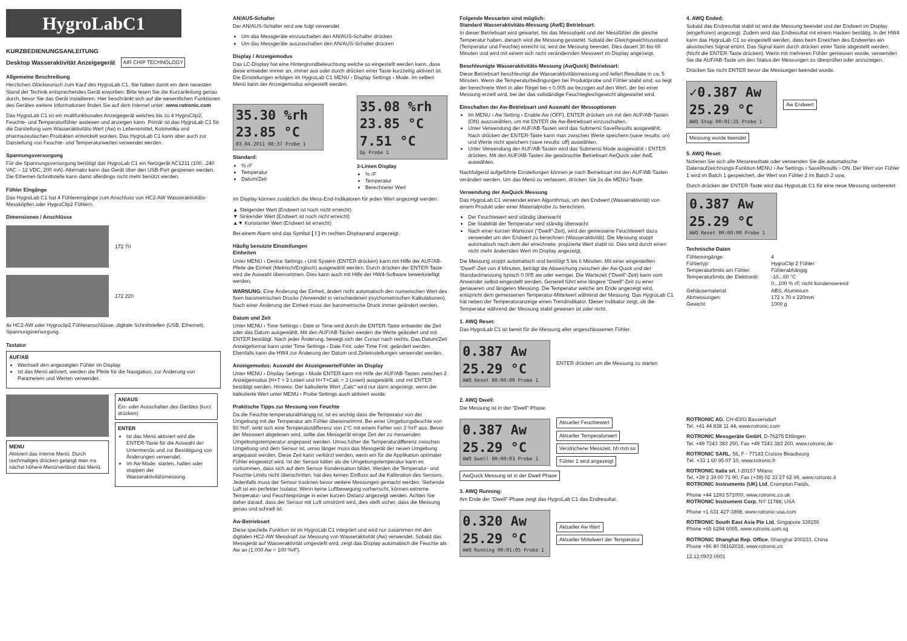HygroLabC1
KURZBEDIENUNGSANLEITUNG
Desktop Wasseraktivität Anzeigegerät AIR CHIP TECHNOLOGY
Allgemeine Beschreibung
Herzlichen Glückwunsch zum Kauf des HygroLab C1. Sie haben damit ein dem neuesten Stand der Technik entsprechendes Gerät erworben. Bitte lesen Sie die Kurzanleitung genau durch, bevor Sie das Gerät installieren. Hier beschränkt sich auf die wesentlichen Funktionen des Gerätes weitere Informationen finden Sie auf dem Internet unter: www.rotronic.com
Das HygroLab C1 ist ein multifunktionales Anzeigegerät welches bis zu 4 HygroClip2, Feuchte- und Temperaturfühler auslesen und anzeigen kann. Primär ist das HygroLab C1 für die Darstellung vom Wasseraktivitäts-Wert (Aw) in Lebensmittel, Kosmetika und pharmazeutischen Produkten entwickelt worden. Das HygroLab C1 kann aber auch zur Darstellung von Feuchte- und Temperaturwerten verwendet werden.
Spannungsversorgung
Für die Spannungsversorgung benötigt das HygroLab C1 ein Netzgerät AC1211 (100...240 VAC – 12 VDC, 200 mA). Alternativ kann das Gerät über den USB-Port gespiesen werden. Die Ethernet-Schnittstelle kann damit allerdings nicht mehr benützt werden.
Fühler Eingänge
Das HygroLab C1 hat 4 Fühlereingänge zum Anschluss von HC2-AW Wasseraktivitäts-Messköpfen oder HygroClip2 Fühlern.
Dimensionen / Anschlüsse
172 70
172 220
4x HC2-AW oder Hygroclip2 Fühleranschlüsse, digitale Schnittstellen (USB, Ethernet), Spannungsversorgung.
Tastatur
AUF/AB
Wechselt den angezeigten Fühler im Display.
Ist das Menü aktiviert, werden die Pfeile für die Navigation, zur Änderung von Parametern und Werten verwendet.
MENU
Aktiviert das interne Menü. Durch nochmaliges drücken gelangt man ins nächst höhere Menü/verlässt das Menü.
AN/AUS
Ein- oder Ausschalten des Gerätes (kurz drücken).
ENTER
Ist das Menü aktiviert wird die ENTER-Taste für die Auswahl der Untermenüs und zur Bestätigung von Änderungen verwendet.
Im Aw-Mode: starten, halten oder stoppen der Wasseraktivitätsmessung.
AN/AUS-Schalter
Der AN/AUS-Schalter wird wie folgt verwendet
Um das Messgeräte einzuschalten den AN/AUS-Schalter drücken
Um das Messgeräte auszuschalten den AN/AUS-Schalter drücken
Display / Anzeigemodus
Das LC-Display hat eine Hintergrundbeleuchtung welche so eingestellt werden kann, dass diese entweder immer an, immer aus oder durch drücken einer Taste kurzzeitig aktiviert ist. Die Einstellungen erfolgen im HygroLab C1 MENU › Display Settings › Mode. Im selben Menü kann der Anzeigemodus eingestellt werden.
35.30 %rh
23.85 °C
03.04.2011 08:37 Probe 1
Standard:
% rF
Temperatur
Datum/Zeit
35.08 %rh
23.85 °C
7.51 °C
Dp Probe 1
3-Linien Display
% rF
Temperatur
Berechneter Wert
Im Display können zusätzlich die Mess-End-Indikatoren für jeden Wert angezeigt werden:
▲ Steigender Wert (Endwert ist noch nicht erreicht)
▼ Sinkender Wert (Endwert ist noch nicht erreicht)
▲▼ Konstanter Wert (Endwert ist erreicht)
Bei einem Alarm wird das Symbol [ ! ] im rechten Displayrand angezeigt.
Häufig benutzte Einstellungen
Einheiten
Unter MENU › Device Settings › Unit System (ENTER drücken) kann mit Hilfe der AUF/AB-Pfeile die Einheit (Metrisch/Englisch) ausgewählt werden. Durch drücken der ENTER-Taste wird die Auswahl übernommen. Dies kann auch mit Hilfe der HW4-Software bewerkstelligt werden.
WARNUNG: Eine Änderung der Einheit, ändert nicht automatisch den numerischen Wert des fixen barometrischen Drucks (Verwendet in verschiedenen psychometrischen Kalkulationen). Nach einer Änderung der Einheit muss der barometrische Druck immer geändert werden.
Datum und Zeit
Unter MENU › Time Settings › Date or Time wird durch die ENTER-Taste entweder die Zeit oder das Datum ausgewählt. Mit den AUF/AB-Tasten werden die Werte geändert und mit ENTER bestätigt. Nach jeder Änderung, bewegt sich der Cursor nach rechts. Das Datum/Zeit Anzeigeformat kann unter Time Settings › Date Fmt. oder Time Fmt. geändert werden. Ebenfalls kann die HW4 zur Änderung der Datum und Zeiteinstellungen verwendet werden.
Anzeigemodus: Auswahl der Anzeigewerte/Fühler im Display
Unter MENU › Display Settings › Mode ENTER kann mit Hilfe der AUF/AB-Tasten zwischen 2 Anzeigemodus (H+T = 2 Linien und H+T+Calc = 3 Linien) ausgewählt, und mit ENTER bestätigt werden. Hinweis: Der kalkulierte Wert „Calc“ wird nur dann angezeigt, wenn der kalkulierte Wert unter MENU › Probe Settings auch aktiviert wurde.
Praktische Tipps zur Messung von Feuchte
Da die Feuchte temperaturabhängig ist, ist es wichtig dass die Temperatur von der Umgebung mit der Temperatur am Fühler übereinstimmt. Bei einer Umgebungsfeuchte von 50 %rF, wirkt sich eine Temperaturdifferenz von 1°C mit einem Fehler von 3 %rF aus. Bevor der Messwert abgelesen wird, sollte das Messgerät einige Zeit der zu messenden Umgebungstemperatur angepasst werden. Umso höher die Temperaturdifferenz zwischen Umgebung und dem Sensor ist, umso länger muss das Messgerät der neuen Umgebung angepasst werden. Diese Zeit kann verkürzt werden, wenn ein für die Applikation optimaler Fühler eingesetzt wird. Ist der Sensor kälter als die Umgebungstemperatur kann es vorkommen, dass sich auf dem Sensor Kondensation bildet. Werden die Temperatur- und Feuchte-Limits nicht überschritten, hat dies keinen Einfluss auf die Kalibration des Sensors. Jedenfalls muss der Sensor trocknen bevor weitere Messungen gemacht werden. Stehende Luft ist ein perfekter Isolator. Wenn keine Luftbewegung vorherrscht, können extreme Temperatur- und Feuchtesprünge in einer kurzen Distanz angezeigt werden. Achten Sie daher darauf, dass der Sensor mit Luft umströmt wird, dies stellt sicher, dass die Messung genau und schnell ist.
Aw-Betriebsart
Diese spezielle Funktion ist im HygroLab C1 integriert und wird nur zusammen mit den digitalen HC2-AW Messkopf zur Messung von Wasseraktivität (Aw) verwendet. Sobald das Messgerät auf Wasseraktivität umgestellt wird, zeigt das Display automatisch die Feuchte als Aw an (1.000 Aw = 100 %rF).
Folgende Messarten sind möglich:
Standard Wasseraktivitäts-Messung (AwE) Betriebsart:
In dieser Betriebsart wird gewartet, bis das Messobjekt und der Messfühler die gleiche Temperatur haben, danach wird die Messung gestartet. Sobald der Gleichgewichtszustand (Temperatur und Feuchte) erreicht ist, wird die Messung beendet. Dies dauert 30 bis 60 Minuten und wird mit einem sich nicht verändernden Messwert im Display angezeigt.
Beschleunigte Wasseraktivitäts-Messung (AwQuick) Betriebsart:
Diese Betriebsart beschleunigt die Wasseraktivitätsmessung und liefert Resultate in ca. 5 Minuten. Wenn die Temperaturbedingungen bei Produktprobe und Fühler stabil sind, so liegt der berechnete Wert in aller Regel bei ± 0.005 aw bezogen auf den Wert, der bei einer Messung erzielt wird, bei der das vollständige Feuchtegleichgewicht abgewartet wird.
Einschalten der Aw-Betriebsart und Auswahl der Messoptionen
Im MENU › Aw Setting › Enable Aw (OFF), ENTER drücken um mit den AUF/AB-Tasten (ON) auszuwählen, um mit ENTER die Aw-Betriebsart einzuschalten.
Unter Verwendung der AUF/AB-Tasten wird das Submenü SaveResults ausgewählt. Nach drücken der ENTER-Taste kann man zwischen Werte speichern (save results: on) und Werte nicht speichern (save results: off) auswählen.
Unter Verwendung der AUF/AB-Tasten wird das Submenü Mode ausgewählt › ENTER drücken. Mit den AUF/AB-Tasten die gewünschte Betriebsart AwQuick oder AwE auswählen.
Nachfolgend aufgeführte Einstellungen können je nach Betriebsart mit den AUF/AB-Tasten verändert werden. Um das Menü zu verlassen, drücken Sie 2x die MENU-Taste.
Verwendung der AwQuick Messung
Das HygroLab C1 verwendet einen Algorithmus, um den Endwert (Wasseraktivität) von einem Produkt oder einer Materialprobe zu berechnen.
Der Feuchtewert wird ständig überwacht
Die Stabilität der Temperatur wird ständig überwacht
Nach einer kurzen Wartezeit (“Dwell”-Zeit), wird der gemessene Feuchtewert dazu verwendet um den Endwert zu berechnen (Wasseraktivität). Die Messung stoppt automatisch nach dem der errechnete, projizierte Wert stabil ist. Dies wird durch einen nicht mehr ändernden Wert im Display angezeigt.
Die Messung stoppt automatisch und benötigt 5 bis 6 Minuten. Mit einer eingestellten “Dwell”-Zeit von 4 Minuten, beträgt die Abweichung zwischen der Aw-Quick und der Standardmessung typisch 0.005 aw oder weniger. Die Wartezeit (“Dwell”-Zeit) kann vom Anwender selbst eingestellt werden. Generell führt eine längere “Dwell”-Zeit zu einer genaueren und längeren Messung. Die Temperatur welche am Ende angezeigt wird, entspricht dem gemessenen Temperatur-Mittelwert während der Messung. Das HygroLab C1 hat neben der Temperaturanzeige einen Trendindikator. Dieser Indikator zeigt, ob die Temperatur während der Messung stabil gewesen ist oder nicht.
1. AWQ Reset:
Das HygroLab C1 ist bereit für die Messung aller angeschlossenen Fühler.
0.387 Aw
25.29 °C
AWQ Reset 00:00:00 Probe 1
ENTER drücken um die Messung zu starten
2. AWQ Dwell:
Die Messung ist in der “Dwell”-Phase.
0.387 Aw
25.29 °C
AWQ Dwell 00:00:03 Probe 1
Aktueller Feuchtewert
Aktueller Temperaturwert
Verstrichene Messzeit, hh:mm:ss
Fühler 1 wird angezeigt
AwQuick Messung ist in der Dwell Phase
3. AWQ Running:
Am Ende der “Dwell”-Phase zeigt das HygroLab C1 das Endresultat.
0.320 Aw
25.29 °C
AWQ Running 00:01:05 Probe 1
Aktueller Aw Wert
Aktueller Mittelwert der Temperatur
4. AWQ Ended:
Sobald das Endresultat stabil ist wird die Messung beendet und der Endwert im Display (eingefroren) angezeigt. Zudem wird das Endresultat mit einem Hacken bestätig. In der HW4 kann das HygroLab C1 so eingestellt werden, dass beim Erreichen des Endwertes ein akustisches Signal ertönt. Das Signal kann durch drücken einer Taste abgestellt werden. (Nicht die ENTER-Taste drücken). Wenn mit mehreren Fühler gemessen wurde, verwenden Sie die AUF/AB-Taste um den Status der Messungen zu überprüfen oder anzuzeigen.
Drücken Sie nicht ENTER bevor die Messungen beendet wurde.
✓0.387 Aw
25.29 °C
AWQ Stop 00:01:25 Probe 1
Aw Endwert
Messung wurde beendet
5. AWQ Reset:
Notieren Sie sich alle Messresultate oder verwenden Sie die automatische Datenaufzeichnungs-Funktion MENU › Aw Settings › SaveResults › ON. Der Wert von Fühler 1 wird im Batch 1 gespeichert, der Wert von Fühler 2 im Batch 2 usw.
Durch drücken der ENTER-Taste wird das HygroLab C1 für eine neue Messung vorbereitet
0.387 Aw
25.29 °C
AWQ Reset 00:00:00 Probe 1
Technische Daten
| Fühlereingänge: | 4 |
| Fühlertyp: | HygroClip 2 Fühler |
| Temperaturlimits am Fühler: | Fühlerabhängig |
| Temperaturlimits der Elektronik: | -10...60 °C 0...100 % rF, nicht kondensierend |
| Gehäusematerial: | ABS, Aluminium |
| Abmessungen: | 172 x 70 x 220mm |
| Gewicht: | 1000 g |
ROTRONIC AG, CH-8303 Bassersdorf
Tel. +41 44 838 11 44, www.rotronic.com
ROTRONIC Messgeräte GmbH, D-76275 Ettlingen
Tel. +49 7243 383 250, Fax +49 7243 383 260, www.rotronic.de
ROTRONIC SARL, 56, F - 77183 Croissy Beaubourg
Tél. +33 1 60 95 07 10, www.rotronic.fr
ROTRONIC Italia srl, I-20157 Milano
Tel. +39 2 39 00 71 90, Fax (+39) 02 33 27 62 99, www.rotronic.it
ROTRONIC Instruments (UK) Ltd, Crompton Fields,
Phone +44 1293 571000, www.rotronic.co.uk
ROTRONIC Instrument Corp, NY 11788, USA
Phone +1 631 427-3898, www.rotronic-usa.com
ROTRONIC South East Asia Pte Ltd, Singapore 339156
Phone +65 6294 6065, www.rotronic.com.sg
ROTRONIC Shanghai Rep. Office, Shanghai 200233, China
Phone +86 40 08162018, www.rotronic.cn
12.12.0972.0001